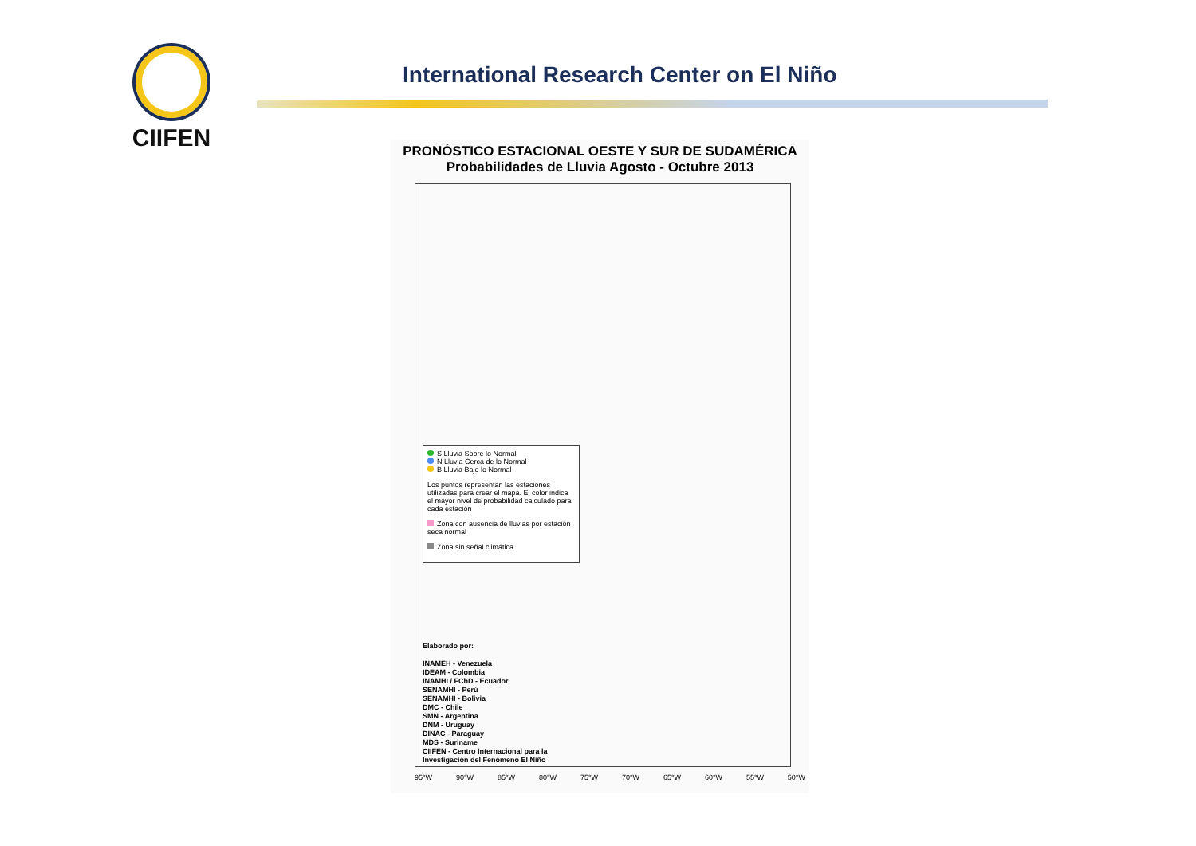CIIFEN
International Research Center on El Niño
PRONÓSTICO ESTACIONAL OESTE Y SUR DE SUDAMÉRICA
Probabilidades de Lluvia Agosto - Octubre 2013
S Lluvia Sobre lo Normal
N Lluvia Cerca de lo Normal
B Lluvia Bajo lo Normal
Los puntos representan las estaciones utilizadas para crear el mapa. El color indica el mayor nivel de probabilidad calculado para cada estación
Zona con ausencia de lluvias por estación seca normal
Zona sin señal climática
Elaborado por:
INAMEH - Venezuela
IDEAM - Colombia
INAMHI / FChD - Ecuador
SENAMHI - Perú
SENAMHI - Bolivia
DMC - Chile
SMN - Argentina
DNM - Uruguay
DINAC - Paraguay
MDS - Suriname
CIIFEN - Centro Internacional para la
Investigación del Fenómeno El Niño
95°W 90°W 85°W 80°W 75°W 70°W 65°W 60°W 55°W 50°W